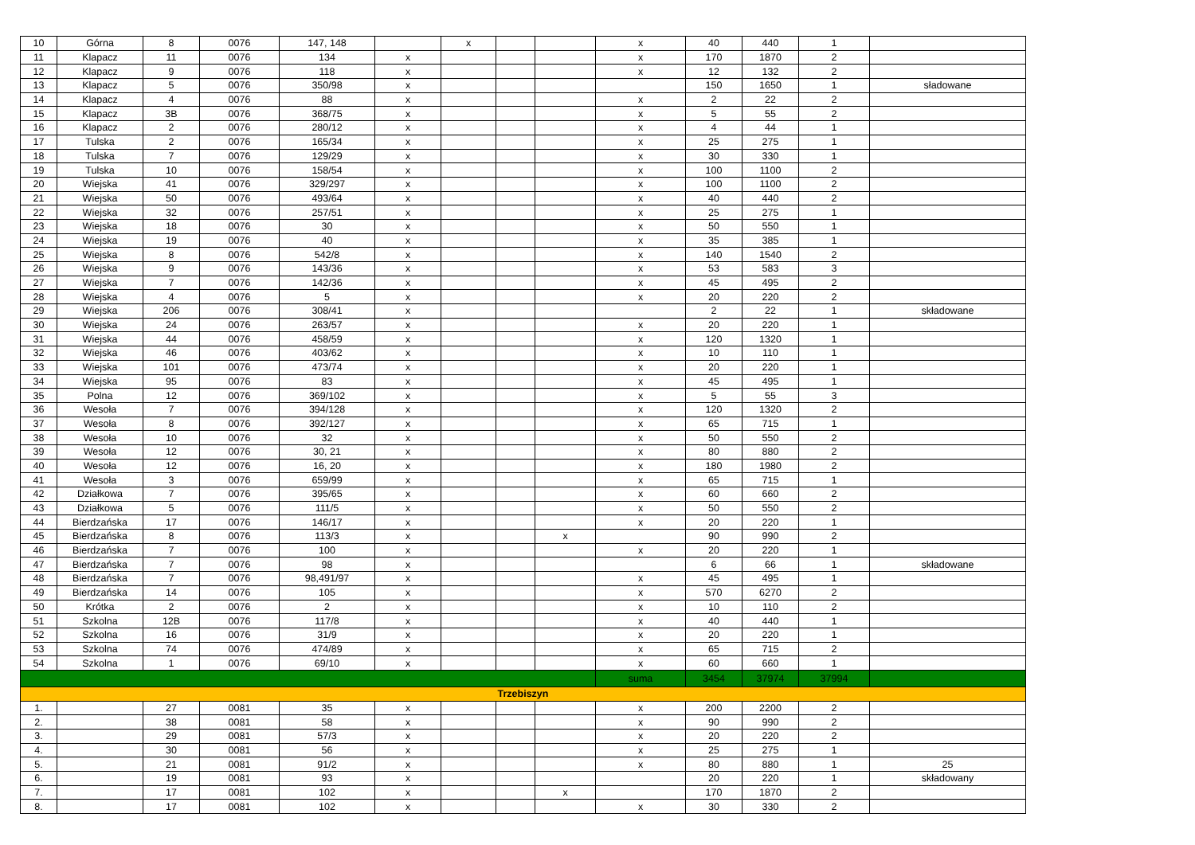| 10 | Górna | 8 | 0076 | 147, 148 | | x | | | x | 40 | 440 | 1 | |
| 11 | Klapacz | 11 | 0076 | 134 | x | | | | x | 170 | 1870 | 2 | |
| 12 | Klapacz | 9 | 0076 | 118 | x | | | | x | 12 | 132 | 2 | |
| 13 | Klapacz | 5 | 0076 | 350/98 | x | | | | | 150 | 1650 | 1 | sładowane |
| 14 | Klapacz | 4 | 0076 | 88 | x | | | | x | 2 | 22 | 2 | |
| 15 | Klapacz | 3B | 0076 | 368/75 | x | | | | x | 5 | 55 | 2 | |
| 16 | Klapacz | 2 | 0076 | 280/12 | x | | | | x | 4 | 44 | 1 | |
| 17 | Tulska | 2 | 0076 | 165/34 | x | | | | x | 25 | 275 | 1 | |
| 18 | Tulska | 7 | 0076 | 129/29 | x | | | | x | 30 | 330 | 1 | |
| 19 | Tulska | 10 | 0076 | 158/54 | x | | | | x | 100 | 1100 | 2 | |
| 20 | Wiejska | 41 | 0076 | 329/297 | x | | | | x | 100 | 1100 | 2 | |
| 21 | Wiejska | 50 | 0076 | 493/64 | x | | | | x | 40 | 440 | 2 | |
| 22 | Wiejska | 32 | 0076 | 257/51 | x | | | | x | 25 | 275 | 1 | |
| 23 | Wiejska | 18 | 0076 | 30 | x | | | | x | 50 | 550 | 1 | |
| 24 | Wiejska | 19 | 0076 | 40 | x | | | | x | 35 | 385 | 1 | |
| 25 | Wiejska | 8 | 0076 | 542/8 | x | | | | x | 140 | 1540 | 2 | |
| 26 | Wiejska | 9 | 0076 | 143/36 | x | | | | x | 53 | 583 | 3 | |
| 27 | Wiejska | 7 | 0076 | 142/36 | x | | | | x | 45 | 495 | 2 | |
| 28 | Wiejska | 4 | 0076 | 5 | x | | | | x | 20 | 220 | 2 | |
| 29 | Wiejska | 206 | 0076 | 308/41 | x | | | | | 2 | 22 | 1 | składowane |
| 30 | Wiejska | 24 | 0076 | 263/57 | x | | | | x | 20 | 220 | 1 | |
| 31 | Wiejska | 44 | 0076 | 458/59 | x | | | | x | 120 | 1320 | 1 | |
| 32 | Wiejska | 46 | 0076 | 403/62 | x | | | | x | 10 | 110 | 1 | |
| 33 | Wiejska | 101 | 0076 | 473/74 | x | | | | x | 20 | 220 | 1 | |
| 34 | Wiejska | 95 | 0076 | 83 | x | | | | x | 45 | 495 | 1 | |
| 35 | Polna | 12 | 0076 | 369/102 | x | | | | x | 5 | 55 | 3 | |
| 36 | Wesoła | 7 | 0076 | 394/128 | x | | | | x | 120 | 1320 | 2 | |
| 37 | Wesoła | 8 | 0076 | 392/127 | x | | | | x | 65 | 715 | 1 | |
| 38 | Wesoła | 10 | 0076 | 32 | x | | | | x | 50 | 550 | 2 | |
| 39 | Wesoła | 12 | 0076 | 30, 21 | x | | | | x | 80 | 880 | 2 | |
| 40 | Wesoła | 12 | 0076 | 16, 20 | x | | | | x | 180 | 1980 | 2 | |
| 41 | Wesoła | 3 | 0076 | 659/99 | x | | | | x | 65 | 715 | 1 | |
| 42 | Działkowa | 7 | 0076 | 395/65 | x | | | | x | 60 | 660 | 2 | |
| 43 | Działkowa | 5 | 0076 | 111/5 | x | | | | x | 50 | 550 | 2 | |
| 44 | Bierdzańska | 17 | 0076 | 146/17 | x | | | | x | 20 | 220 | 1 | |
| 45 | Bierdzańska | 8 | 0076 | 113/3 | x | | | x | | 90 | 990 | 2 | |
| 46 | Bierdzańska | 7 | 0076 | 100 | x | | | | x | 20 | 220 | 1 | |
| 47 | Bierdzańska | 7 | 0076 | 98 | x | | | | | 6 | 66 | 1 | składowane |
| 48 | Bierdzańska | 7 | 0076 | 98,491/97 | x | | | | x | 45 | 495 | 1 | |
| 49 | Bierdzańska | 14 | 0076 | 105 | x | | | | x | 570 | 6270 | 2 | |
| 50 | Krótka | 2 | 0076 | 2 | x | | | | x | 10 | 110 | 2 | |
| 51 | Szkolna | 12B | 0076 | 117/8 | x | | | | x | 40 | 440 | 1 | |
| 52 | Szkolna | 16 | 0076 | 31/9 | x | | | | x | 20 | 220 | 1 | |
| 53 | Szkolna | 74 | 0076 | 474/89 | x | | | | x | 65 | 715 | 2 | |
| 54 | Szkolna | 1 | 0076 | 69/10 | x | | | | x | 60 | 660 | 1 | |
| | | | | | | | | | suma | 3454 | 37974 | 37994 | |
| Trzebiszyn | | | | | | | | | | | | | |
| 1. | | 27 | 0081 | 35 | x | | | | x | 200 | 2200 | 2 | |
| 2. | | 38 | 0081 | 58 | x | | | | x | 90 | 990 | 2 | |
| 3. | | 29 | 0081 | 57/3 | x | | | | x | 20 | 220 | 2 | |
| 4. | | 30 | 0081 | 56 | x | | | | x | 25 | 275 | 1 | |
| 5. | | 21 | 0081 | 91/2 | x | | | | x | 80 | 880 | 1 | 25 |
| 6. | | 19 | 0081 | 93 | x | | | | | 20 | 220 | 1 | składowany |
| 7. | | 17 | 0081 | 102 | x | | | x | | 170 | 1870 | 2 | |
| 8. | | 17 | 0081 | 102 | x | | | | x | 30 | 330 | 2 | |